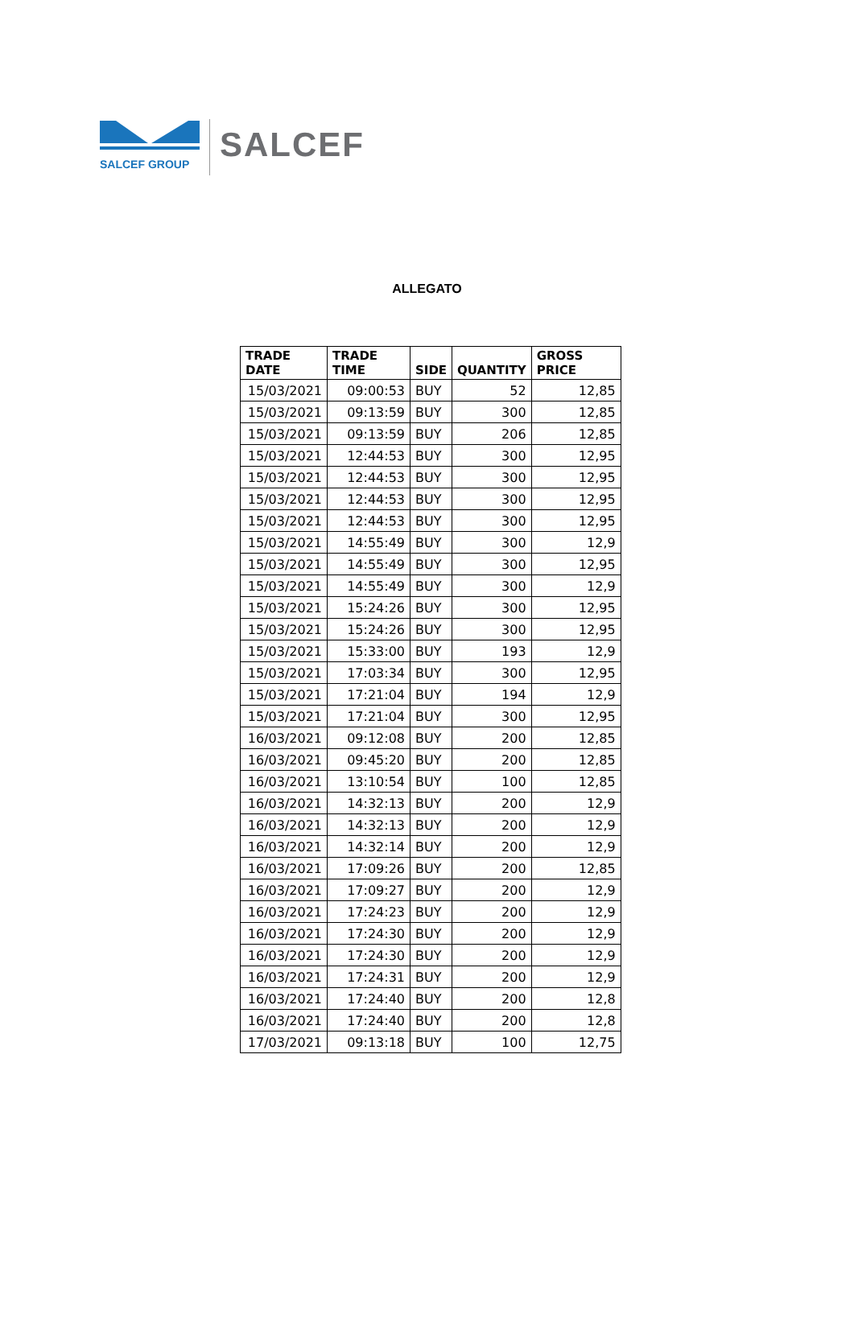SALCEF GROUP
SALCEF
ALLEGATO
| TRADE DATE | TRADE TIME | SIDE | QUANTITY | GROSS PRICE |
| --- | --- | --- | --- | --- |
| 15/03/2021 | 09:00:53 | BUY | 52 | 12,85 |
| 15/03/2021 | 09:13:59 | BUY | 300 | 12,85 |
| 15/03/2021 | 09:13:59 | BUY | 206 | 12,85 |
| 15/03/2021 | 12:44:53 | BUY | 300 | 12,95 |
| 15/03/2021 | 12:44:53 | BUY | 300 | 12,95 |
| 15/03/2021 | 12:44:53 | BUY | 300 | 12,95 |
| 15/03/2021 | 12:44:53 | BUY | 300 | 12,95 |
| 15/03/2021 | 14:55:49 | BUY | 300 | 12,9 |
| 15/03/2021 | 14:55:49 | BUY | 300 | 12,95 |
| 15/03/2021 | 14:55:49 | BUY | 300 | 12,9 |
| 15/03/2021 | 15:24:26 | BUY | 300 | 12,95 |
| 15/03/2021 | 15:24:26 | BUY | 300 | 12,95 |
| 15/03/2021 | 15:33:00 | BUY | 193 | 12,9 |
| 15/03/2021 | 17:03:34 | BUY | 300 | 12,95 |
| 15/03/2021 | 17:21:04 | BUY | 194 | 12,9 |
| 15/03/2021 | 17:21:04 | BUY | 300 | 12,95 |
| 16/03/2021 | 09:12:08 | BUY | 200 | 12,85 |
| 16/03/2021 | 09:45:20 | BUY | 200 | 12,85 |
| 16/03/2021 | 13:10:54 | BUY | 100 | 12,85 |
| 16/03/2021 | 14:32:13 | BUY | 200 | 12,9 |
| 16/03/2021 | 14:32:13 | BUY | 200 | 12,9 |
| 16/03/2021 | 14:32:14 | BUY | 200 | 12,9 |
| 16/03/2021 | 17:09:26 | BUY | 200 | 12,85 |
| 16/03/2021 | 17:09:27 | BUY | 200 | 12,9 |
| 16/03/2021 | 17:24:23 | BUY | 200 | 12,9 |
| 16/03/2021 | 17:24:30 | BUY | 200 | 12,9 |
| 16/03/2021 | 17:24:30 | BUY | 200 | 12,9 |
| 16/03/2021 | 17:24:31 | BUY | 200 | 12,9 |
| 16/03/2021 | 17:24:40 | BUY | 200 | 12,8 |
| 16/03/2021 | 17:24:40 | BUY | 200 | 12,8 |
| 17/03/2021 | 09:13:18 | BUY | 100 | 12,75 |